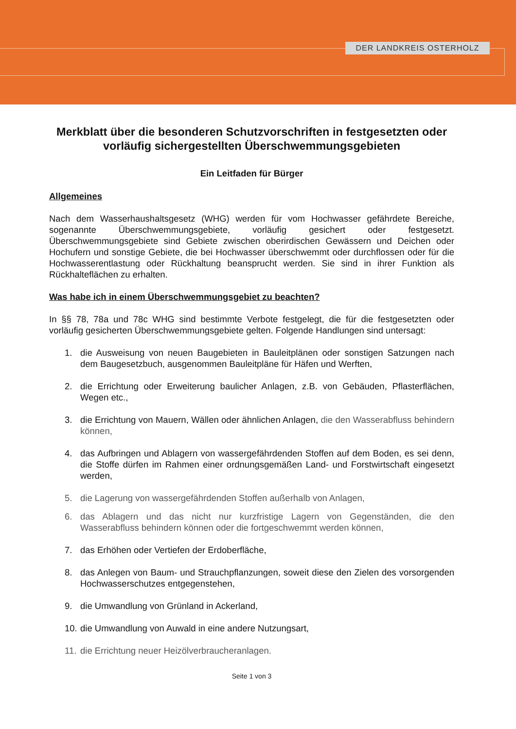DER LANDKREIS OSTERHOLZ
Merkblatt über die besonderen Schutzvorschriften in festgesetzten oder vorläufig sichergestellten Überschwemmungsgebieten
Ein Leitfaden für Bürger
Allgemeines
Nach dem Wasserhaushaltsgesetz (WHG) werden für vom Hochwasser gefährdete Bereiche, sogenannte Überschwemmungsgebiete, vorläufig gesichert oder festgesetzt. Überschwemmungsgebiete sind Gebiete zwischen oberirdischen Gewässern und Deichen oder Hochufern und sonstige Gebiete, die bei Hochwasser überschwemmt oder durchflossen oder für die Hochwasserentlastung oder Rückhaltung beansprucht werden. Sie sind in ihrer Funktion als Rückhalteflächen zu erhalten.
Was habe ich in einem Überschwemmungsgebiet zu beachten?
In §§ 78, 78a und 78c WHG sind bestimmte Verbote festgelegt, die für die festgesetzten oder vorläufig gesicherten Überschwemmungsgebiete gelten. Folgende Handlungen sind untersagt:
1. die Ausweisung von neuen Baugebieten in Bauleitplänen oder sonstigen Satzungen nach dem Baugesetzbuch, ausgenommen Bauleitpläne für Häfen und Werften,
2. die Errichtung oder Erweiterung baulicher Anlagen, z.B. von Gebäuden, Pflasterflächen, Wegen etc.,
3. die Errichtung von Mauern, Wällen oder ähnlichen Anlagen, die den Wasserabfluss behindern können,
4. das Aufbringen und Ablagern von wassergefährdenden Stoffen auf dem Boden, es sei denn, die Stoffe dürfen im Rahmen einer ordnungsgemäßen Land- und Forstwirtschaft eingesetzt werden,
5. die Lagerung von wassergefährdenden Stoffen außerhalb von Anlagen,
6. das Ablagern und das nicht nur kurzfristige Lagern von Gegenständen, die den Wasserabfluss behindern können oder die fortgeschwemmt werden können,
7. das Erhöhen oder Vertiefen der Erdoberfläche,
8. das Anlegen von Baum- und Strauchpflanzungen, soweit diese den Zielen des vorsorgenden Hochwasserschutzes entgegenstehen,
9. die Umwandlung von Grünland in Ackerland,
10. die Umwandlung von Auwald in eine andere Nutzungsart,
11. die Errichtung neuer Heizölverbraucheranlagen.
Seite 1 von 3